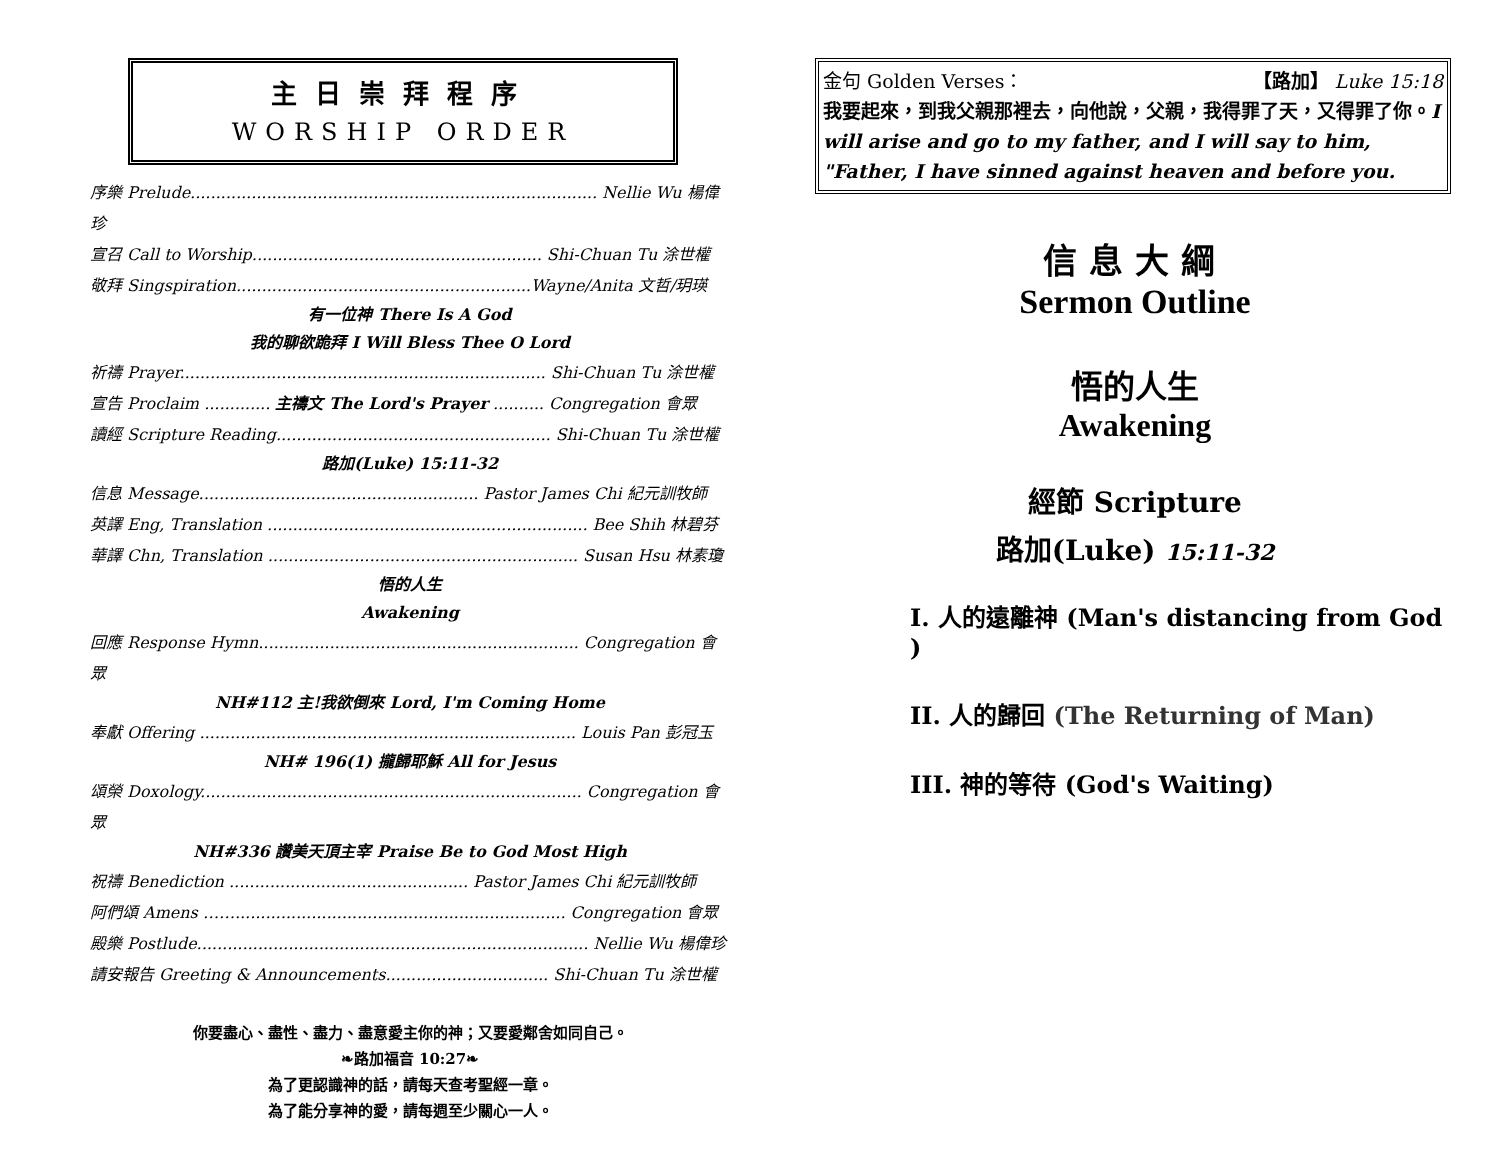主日崇拜程序
WORSHIP ORDER
序樂 Prelude................................................................................ Nellie Wu 楊偉珍
宣召 Call to Worship......................................................... Shi-Chuan Tu 涂世權
敬拜 Singspiration..........................................................Wayne/Anita 文哲/玥瑛
有一位神 There Is A God
我的聊欲跪拜 I Will Bless Thee O Lord
祈禱 Prayer........................................................................ Shi-Chuan Tu 涂世權
宣告 Proclaim ............. 主禱文 The Lord's Prayer .......... Congregation 會眾
讀經 Scripture Reading...................................................... Shi-Chuan Tu 涂世權
路加(Luke) 15:11-32
信息 Message....................................................... Pastor James Chi 紀元訓牧師
英譯 Eng, Translation ............................................................... Bee Shih 林碧芬
華譯 Chn, Translation ............................................................. Susan Hsu 林素瓊
悟的人生
Awakening
回應 Response Hymn............................................................... Congregation 會眾
NH#112 主!我欲倒來 Lord, I'm Coming Home
奉獻 Offering .......................................................................... Louis Pan 彭冠玉
NH# 196(1) 攏歸耶穌 All for Jesus
頌榮 Doxology........................................................................... Congregation 會眾
NH#336 讚美天頂主宰 Praise Be to God Most High
祝禱 Benediction ............................................... Pastor James Chi 紀元訓牧師
阿們頌 Amens ……................................................................. Congregation 會眾
殿樂 Postlude............................................................................. Nellie Wu 楊偉珍
請安報告 Greeting & Announcements................................ Shi-Chuan Tu 涂世權
你要盡心、盡性、盡力、盡意愛主你的神；又要愛鄰舍如同自己。
❧路加福音 10:27❧
為了更認識神的話，請每天查考聖經一章。
為了能分享神的愛，請每週至少關心一人。
金句 Golden Verses： 【路加】 Luke 15:18
我要起來，到我父親那裡去，向他說，父親，我得罪了天，又得罪了你。I will arise and go to my father, and I will say to him, "Father, I have sinned against heaven and before you.
信息大綱
Sermon Outline
悟的人生
Awakening
經節 Scripture
路加(Luke) 15:11-32
I. 人的遠離神 (Man's distancing from God )
II. 人的歸回 (The Returning of Man)
III. 神的等待 (God's Waiting)